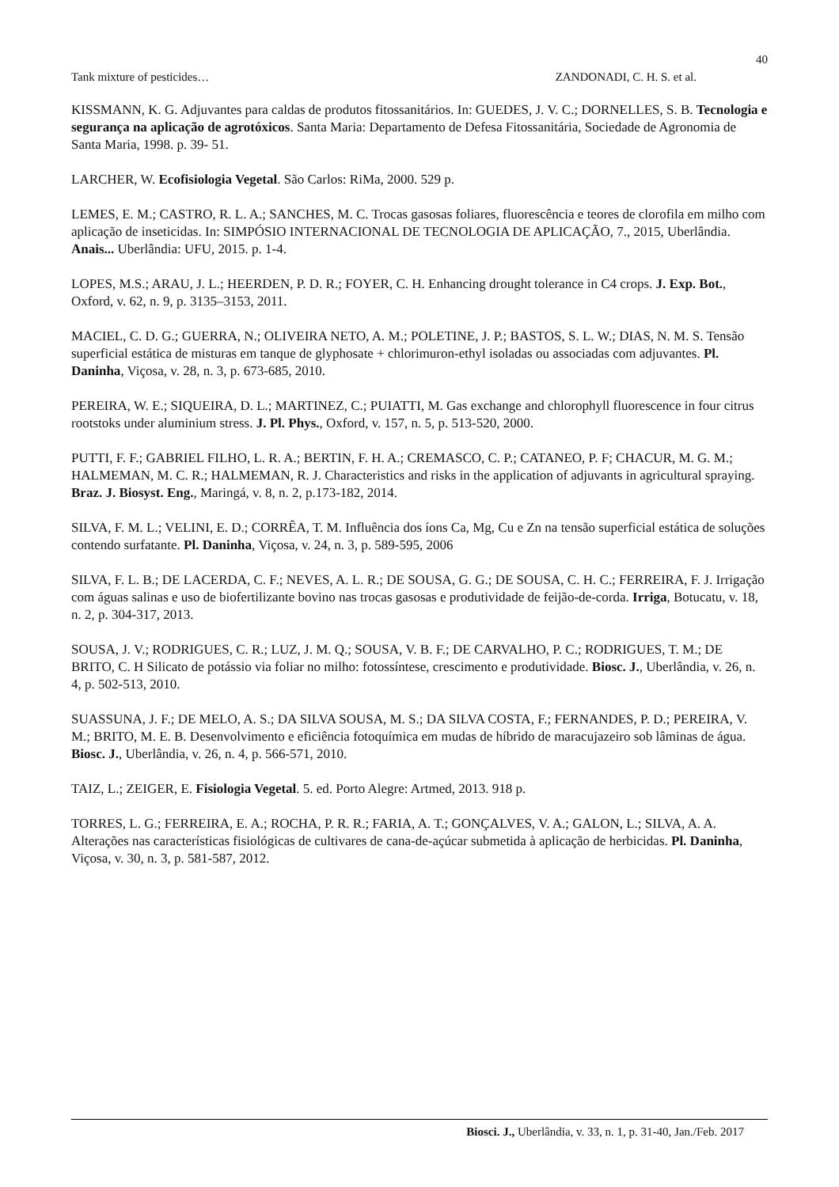40
Tank mixture of pesticides… ZANDONADI, C. H. S. et al.
KISSMANN, K. G. Adjuvantes para caldas de produtos fitossanitários. In: GUEDES, J. V. C.; DORNELLES, S. B. Tecnologia e segurança na aplicação de agrotóxicos. Santa Maria: Departamento de Defesa Fitossanitária, Sociedade de Agronomia de Santa Maria, 1998. p. 39- 51.
LARCHER, W. Ecofisiologia Vegetal. São Carlos: RiMa, 2000. 529 p.
LEMES, E. M.; CASTRO, R. L. A.; SANCHES, M. C. Trocas gasosas foliares, fluorescência e teores de clorofila em milho com aplicação de inseticidas. In: SIMPÓSIO INTERNACIONAL DE TECNOLOGIA DE APLICAÇÃO, 7., 2015, Uberlândia. Anais... Uberlândia: UFU, 2015. p. 1-4.
LOPES, M.S.; ARAU, J. L.; HEERDEN, P. D. R.; FOYER, C. H. Enhancing drought tolerance in C4 crops. J. Exp. Bot., Oxford, v. 62, n. 9, p. 3135–3153, 2011.
MACIEL, C. D. G.; GUERRA, N.; OLIVEIRA NETO, A. M.; POLETINE, J. P.; BASTOS, S. L. W.; DIAS, N. M. S. Tensão superficial estática de misturas em tanque de glyphosate + chlorimuron-ethyl isoladas ou associadas com adjuvantes. Pl. Daninha, Viçosa, v. 28, n. 3, p. 673-685, 2010.
PEREIRA, W. E.; SIQUEIRA, D. L.; MARTINEZ, C.; PUIATTI, M. Gas exchange and chlorophyll fluorescence in four citrus rootstoks under aluminium stress. J. Pl. Phys., Oxford, v. 157, n. 5, p. 513-520, 2000.
PUTTI, F. F.; GABRIEL FILHO, L. R. A.; BERTIN, F. H. A.; CREMASCO, C. P.; CATANEO, P. F; CHACUR, M. G. M.; HALMEMAN, M. C. R.; HALMEMAN, R. J. Characteristics and risks in the application of adjuvants in agricultural spraying. Braz. J. Biosyst. Eng., Maringá, v. 8, n. 2, p.173-182, 2014.
SILVA, F. M. L.; VELINI, E. D.; CORRÊA, T. M. Influência dos íons Ca, Mg, Cu e Zn na tensão superficial estática de soluções contendo surfatante. Pl. Daninha, Viçosa, v. 24, n. 3, p. 589-595, 2006
SILVA, F. L. B.; DE LACERDA, C. F.; NEVES, A. L. R.; DE SOUSA, G. G.; DE SOUSA, C. H. C.; FERREIRA, F. J. Irrigação com águas salinas e uso de biofertilizante bovino nas trocas gasosas e produtividade de feijão-de-corda. Irriga, Botucatu, v. 18, n. 2, p. 304-317, 2013.
SOUSA, J. V.; RODRIGUES, C. R.; LUZ, J. M. Q.; SOUSA, V. B. F.; DE CARVALHO, P. C.; RODRIGUES, T. M.; DE BRITO, C. H Silicato de potássio via foliar no milho: fotossíntese, crescimento e produtividade. Biosc. J., Uberlândia, v. 26, n. 4, p. 502-513, 2010.
SUASSUNA, J. F.; DE MELO, A. S.; DA SILVA SOUSA, M. S.; DA SILVA COSTA, F.; FERNANDES, P. D.; PEREIRA, V. M.; BRITO, M. E. B. Desenvolvimento e eficiência fotoquímica em mudas de híbrido de maracujazeiro sob lâminas de água. Biosc. J., Uberlândia, v. 26, n. 4, p. 566-571, 2010.
TAIZ, L.; ZEIGER, E. Fisiologia Vegetal. 5. ed. Porto Alegre: Artmed, 2013. 918 p.
TORRES, L. G.; FERREIRA, E. A.; ROCHA, P. R. R.; FARIA, A. T.; GONÇALVES, V. A.; GALON, L.; SILVA, A. A. Alterações nas características fisiológicas de cultivares de cana-de-açúcar submetida à aplicação de herbicidas. Pl. Daninha, Viçosa, v. 30, n. 3, p. 581-587, 2012.
Biosci. J., Uberlândia, v. 33, n. 1, p. 31-40, Jan./Feb. 2017